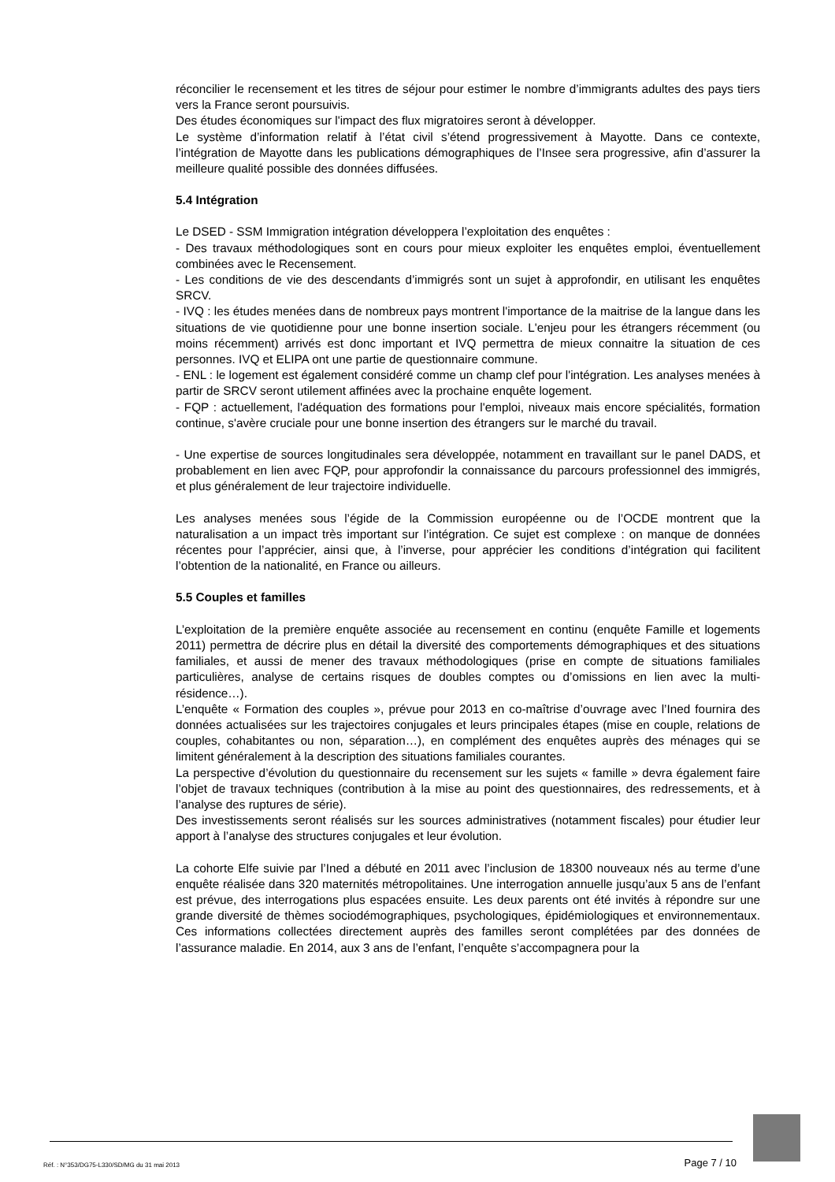réconcilier le recensement et les titres de séjour pour estimer le nombre d’immigrants adultes des pays tiers vers la France seront poursuivis.
Des études économiques sur l'impact des flux migratoires seront à développer.
Le système d’information relatif à l’état civil s’étend progressivement à Mayotte. Dans ce contexte, l’intégration de Mayotte dans les publications démographiques de l’Insee sera progressive, afin d’assurer la meilleure qualité possible des données diffusées.
5.4 Intégration
Le DSED - SSM Immigration intégration développera l’exploitation des enquêtes :
- Des travaux méthodologiques sont en cours pour mieux exploiter les enquêtes emploi, éventuellement combinées avec le Recensement.
- Les conditions de vie des descendants d’immigrés sont un sujet à approfondir, en utilisant les enquêtes SRCV.
- IVQ : les études menées dans de nombreux pays montrent l'importance de la maitrise de la langue dans les situations de vie quotidienne pour une bonne insertion sociale. L'enjeu pour les étrangers récemment (ou moins récemment) arrivés est donc important et IVQ permettra de mieux connaitre la situation de ces personnes. IVQ et ELIPA ont une partie de questionnaire commune.
- ENL : le logement est également considéré comme un champ clef pour l'intégration. Les analyses menées à partir de SRCV seront utilement affinées avec la prochaine enquête logement.
- FQP : actuellement, l'adéquation des formations pour l'emploi, niveaux mais encore spécialités, formation continue, s'avère cruciale pour une bonne insertion des étrangers sur le marché du travail.
- Une expertise de sources longitudinales sera développée, notamment en travaillant sur le panel DADS, et probablement en lien avec FQP, pour approfondir la connaissance du parcours professionnel des immigrés, et plus généralement de leur trajectoire individuelle.
Les analyses menées sous l’égide de la Commission européenne ou de l’OCDE montrent que la naturalisation a un impact très important sur l’intégration. Ce sujet est complexe : on manque de données récentes pour l’apprécier, ainsi que, à l’inverse, pour apprécier les conditions d’intégration qui facilitent l’obtention de la nationalité, en France ou ailleurs.
5.5 Couples et familles
L’exploitation de la première enquête associée au recensement en continu (enquête Famille et logements 2011) permettra de décrire plus en détail la diversité des comportements démographiques et des situations familiales, et aussi de mener des travaux méthodologiques (prise en compte de situations familiales particulières, analyse de certains risques de doubles comptes ou d’omissions en lien avec la multi-résidence…).
L’enquête « Formation des couples », prévue pour 2013 en co-maîtrise d’ouvrage avec l’Ined fournira des données actualisées sur les trajectoires conjugales et leurs principales étapes (mise en couple, relations de couples, cohabitantes ou non, séparation…), en complément des enquêtes auprès des ménages qui se limitent généralement à la description des situations familiales courantes.
La perspective d’évolution du questionnaire du recensement sur les sujets « famille » devra également faire l’objet de travaux techniques (contribution à la mise au point des questionnaires, des redressements, et à l’analyse des ruptures de série).
Des investissements seront réalisés sur les sources administratives (notamment fiscales) pour étudier leur apport à l’analyse des structures conjugales et leur évolution.
La cohorte Elfe suivie par l’Ined a débuté en 2011 avec l’inclusion de 18300 nouveaux nés au terme d’une enquête réalisée dans 320 maternités métropolitaines. Une interrogation annuelle jusqu’aux 5 ans de l’enfant est prévue, des interrogations plus espacées ensuite. Les deux parents ont été invités à répondre sur une grande diversité de thèmes sociodémographiques, psychologiques, épidémiologiques et environnementaux. Ces informations collectées directement auprès des familles seront complétées par des données de l’assurance maladie. En 2014, aux 3 ans de l’enfant, l’enquête s’accompagnera pour la
Réf. : N°353/DG75-L330/SD/MG du 31 mai 2013 Page 7 / 10